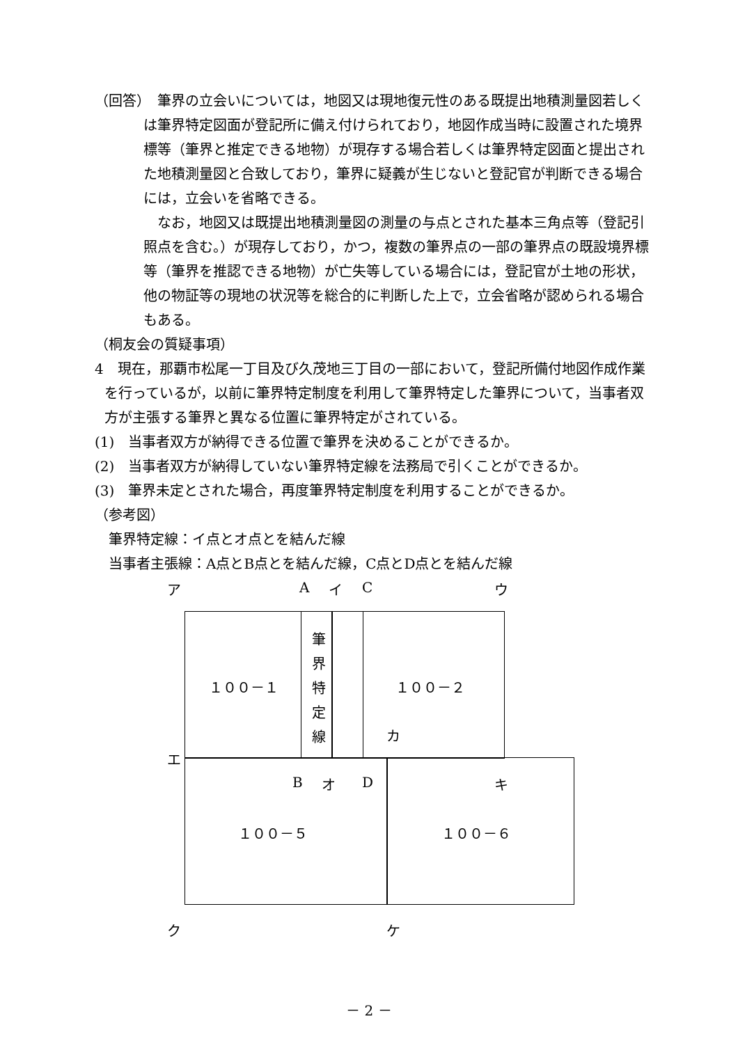（回答）　筆界の立会いについては，地図又は現地復元性のある既提出地積測量図若しくは筆界特定図面が登記所に備え付けられており，地図作成当時に設置された境界標等（筆界と推定できる地物）が現存する場合若しくは筆界特定図面と提出された地積測量図と合致しており，筆界に疑義が生じないと登記官が判断できる場合には，立会いを省略できる。
　なお，地図又は既提出地積測量図の測量の与点とされた基本三角点等（登記引照点を含む。）が現存しており，かつ，複数の筆界点の一部の筆界点の既設境界標等（筆界を推認できる地物）が亡失等している場合には，登記官が土地の形状，他の物証等の現地の状況等を総合的に判断した上で，立会省略が認められる場合もある。
（桐友会の質疑事項）
4　現在，那覇市松尾一丁目及び久茂地三丁目の一部において，登記所備付地図作成作業を行っているが，以前に筆界特定制度を利用して筆界特定した筆界について，当事者双方が主張する筆界と異なる位置に筆界特定がされている。
(1)　当事者双方が納得できる位置で筆界を決めることができるか。
(2)　当事者双方が納得していない筆界特定線を法務局で引くことができるか。
(3)　筆界未定とされた場合，再度筆界特定制度を利用することができるか。
（参考図）
　筆界特定線：イ点とオ点とを結んだ線
　当事者主張線：A点とB点とを結んだ線，C点とD点とを結んだ線
ア A イ C ウ
１００－１
筆 界 特 定 線
１００－２
カ
エ
B オ D キ
１００－５ １００－６
ク ケ
－ 2 －